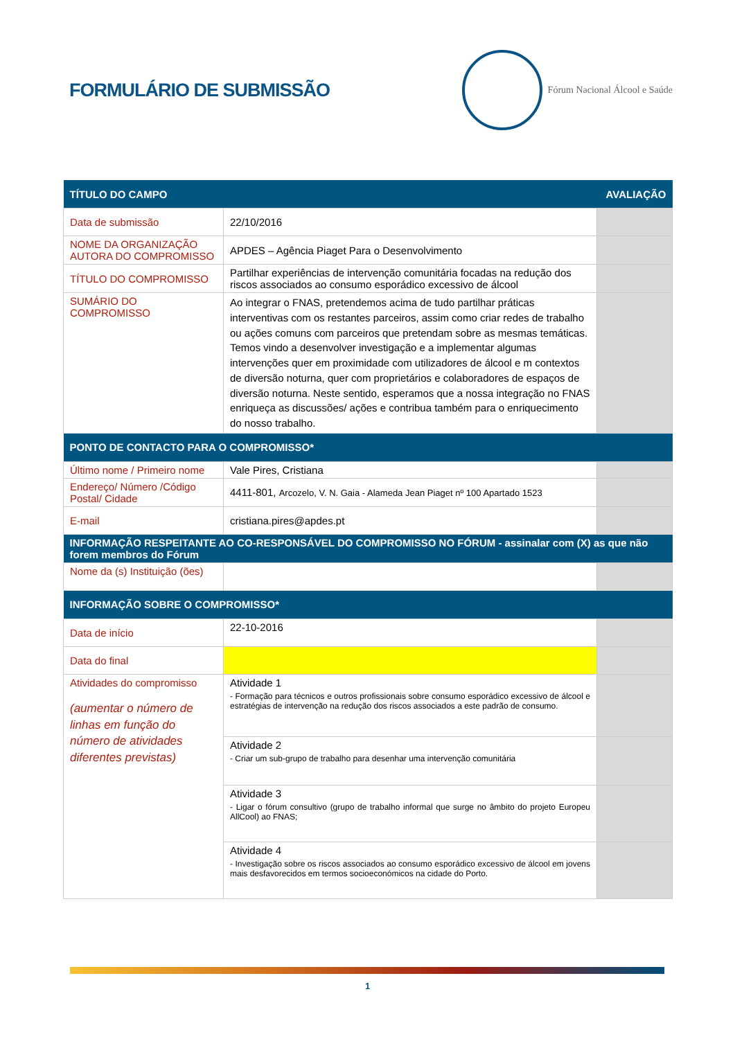FORMULÁRIO DE SUBMISSÃO
Fórum Nacional Álcool e Saúde
| TÍTULO DO CAMPO | | AVALIAÇÃO |
| --- | --- | --- |
| Data de submissão | 22/10/2016 | |
| NOME DA ORGANIZAÇÃO AUTORA DO COMPROMISSO | APDES – Agência Piaget Para o Desenvolvimento | |
| TÍTULO DO COMPROMISSO | Partilhar experiências de intervenção comunitária focadas na redução dos riscos associados ao consumo esporádico excessivo de álcool | |
| SUMÁRIO DO COMPROMISSO | Ao integrar o FNAS, pretendemos acima de tudo partilhar práticas interventivas com os restantes parceiros, assim como criar redes de trabalho ou ações comuns com parceiros que pretendam sobre as mesmas temáticas. Temos vindo a desenvolver investigação e a implementar algumas intervenções quer em proximidade com utilizadores de álcool e m contextos de diversão noturna, quer com proprietários e colaboradores de espaços de diversão noturna. Neste sentido, esperamos que a nossa integração no FNAS enriqueça as discussões/ ações e contribua também para o enriquecimento do nosso trabalho. | |
| PONTO DE CONTACTO PARA O COMPROMISSO* | | |
| Último nome / Primeiro nome | Vale Pires, Cristiana | |
| Endereço/ Número /Código Postal/ Cidade | 4411-801, Arcozelo, V. N. Gaia - Alameda Jean Piaget nº 100 Apartado 1523 | |
| E-mail | cristiana.pires@apdes.pt | |
| INFORMAÇÃO RESPEITANTE AO CO-RESPONSÁVEL DO COMPROMISSO NO FÓRUM - assinalar com (X) as que não forem membros do Fórum | | |
| Nome da (s) Instituição (ões) | | |
| INFORMAÇÃO SOBRE O COMPROMISSO* | | |
| Data de início | 22-10-2016 | |
| Data do final | | |
| Atividades do compromisso (aumentar o número de linhas em função do número de atividades diferentes previstas) | Atividade 1 - Formação para técnicos e outros profissionais sobre consumo esporádico excessivo de álcool e estratégias de intervenção na redução dos riscos associados a este padrão de consumo. | |
| | Atividade 2 - Criar um sub-grupo de trabalho para desenhar uma intervenção comunitária | |
| | Atividade 3 - Ligar o fórum consultivo (grupo de trabalho informal que surge no âmbito do projeto Europeu AllCool) ao FNAS; | |
| | Atividade 4 - Investigação sobre os riscos associados ao consumo esporádico excessivo de álcool em jovens mais desfavorecidos em termos socioeconómicos na cidade do Porto. | |
1